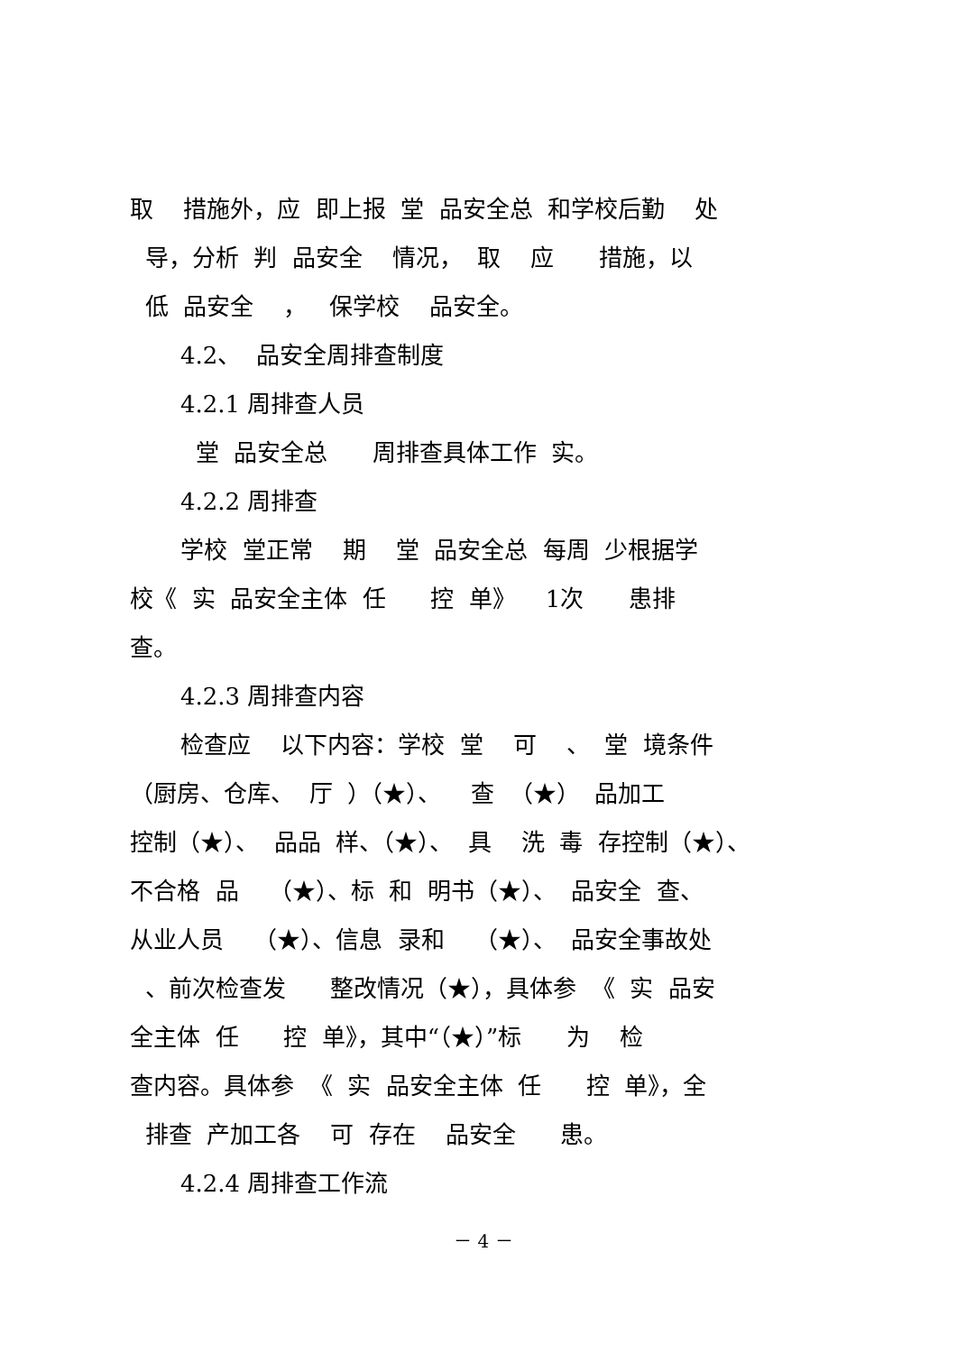取 措施外，应 即上报 堂 品安全总 和学校后勤 处
导，分析 判 品安全 情况， 取 应 措施，以
低 品安全 ， 保学校 品安全。
4.2、 品安全周排查制度
4.2.1 周排查人员
堂 品安全总 周排查具体工作 实。
4.2.2 周排查
学校 堂正常 期 堂 品安全总 每周 少根据学
校《 实 品安全主体 任 控 单》 1次 患排
查。
4.2.3 周排查内容
检查应 以下内容：学校 堂 可 、 堂 境条件
（厨房、仓库、 厅 ）（★）、 查 （★） 品加工
控制（★）、 品品 样、（★）、 具 洗 毒 存控制（★）、
不合格 品 （★）、标 和 明书（★）、 品安全 查、
从业人员 （★）、信息 录和 （★）、 品安全事故处
、前次检查发 整改情况（★），具体参 《 实 品安
全主体 任 控 单》，其中“（★）”标 为 检
查内容。具体参 《 实 品安全主体 任 控 单》，全
排查 产加工各 可 存在 品安全 患。
4.2.4 周排查工作流
－ 4 －